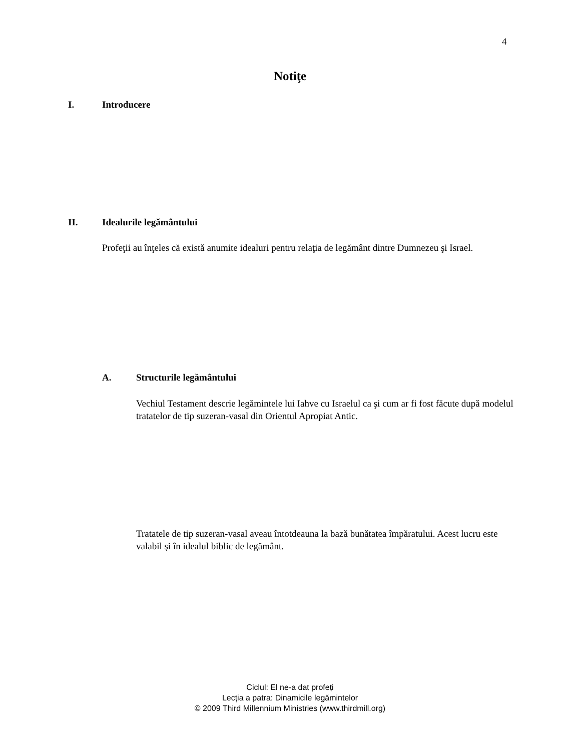4
Notiţe
I. Introducere
II. Idealurile legământului
Profeţii au înţeles că există anumite idealuri pentru relaţia de legământ dintre Dumnezeu şi Israel.
A. Structurile legământului
Vechiul Testament descrie legămintele lui Iahve cu Israelul ca şi cum ar fi fost făcute după modelul tratatelor de tip suzeran-vasal din Orientul Apropiat Antic.
Tratatele de tip suzeran-vasal aveau întotdeauna la bază bunătatea împăratului. Acest lucru este valabil şi în idealul biblic de legământ.
Ciclul: El ne-a dat profeți
Lecţia a patra: Dinamicile legămintelor
© 2009 Third Millennium Ministries (www.thirdmill.org)